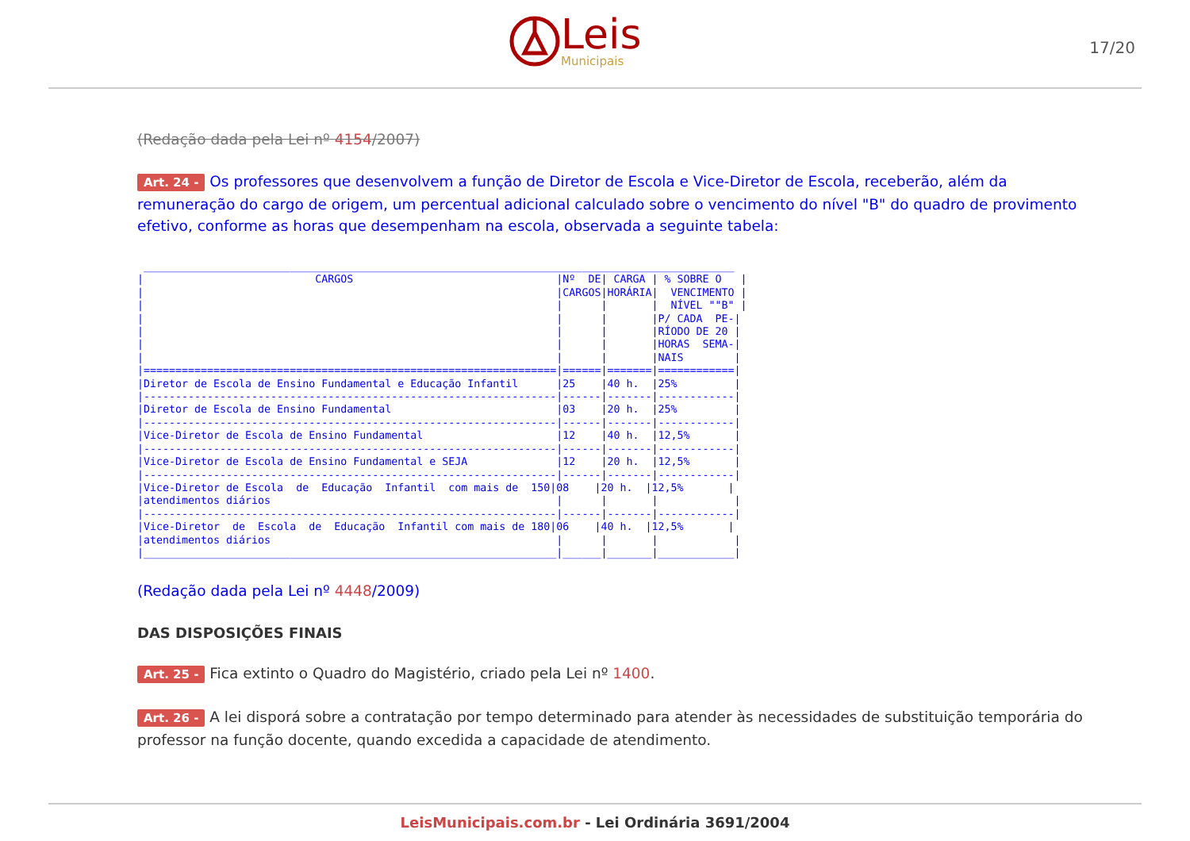Leis
Municipais
17/20
(Redação dada pela Lei nº 4154/2007)
Art. 24 - Os professores que desenvolvem a função de Diretor de Escola e Vice-Diretor de Escola, receberão, além da remuneração do cargo de origem, um percentual adicional calculado sobre o vencimento do nível "B" do quadro de provimento efetivo, conforme as horas que desempenham na escola, observada a seguinte tabela:
 _____________________________________________________________________________________________
|                           CARGOS                                |Nº  DE| CARGA | % SOBRE O   |
|                                                                 |CARGOS|HORÁRIA|  VENCIMENTO |
|                                                                 |      |       |  NÍVEL ""B" |
|                                                                 |      |       |P/ CADA  PE-|
|                                                                 |      |       |RÍODO DE 20 |
|                                                                 |      |       |HORAS  SEMA-|
|                                                                 |      |       |NAIS        |
|=================================================================|======|=======|============|
|Diretor de Escola de Ensino Fundamental e Educação Infantil      |25    |40 h.  |25%         |
|-----------------------------------------------------------------|------|-------|------------|
|Diretor de Escola de Ensino Fundamental                          |03    |20 h.  |25%         |
|-----------------------------------------------------------------|------|-------|------------|
|Vice-Diretor de Escola de Ensino Fundamental                     |12    |40 h.  |12,5%       |
|-----------------------------------------------------------------|------|-------|------------|
|Vice-Diretor de Escola de Ensino Fundamental e SEJA              |12    |20 h.  |12,5%       |
|-----------------------------------------------------------------|------|-------|------------|
|Vice-Diretor de Escola  de  Educação  Infantil  com mais de  150|08    |20 h.  |12,5%       |
|atendimentos diários                                             |      |       |            |
|-----------------------------------------------------------------|------|-------|------------|
|Vice-Diretor  de  Escola  de  Educação  Infantil com mais de 180|06    |40 h.  |12,5%       |
|atendimentos diários                                             |      |       |            |
|_________________________________________________________________|______|_______|____________|
(Redação dada pela Lei nº 4448/2009)
DAS DISPOSIÇÕES FINAIS
Art. 25 - Fica extinto o Quadro do Magistério, criado pela Lei nº 1400.
Art. 26 - A lei disporá sobre a contratação por tempo determinado para atender às necessidades de substituição temporária do professor na função docente, quando excedida a capacidade de atendimento.
LeisMunicipais.com.br - Lei Ordinária 3691/2004